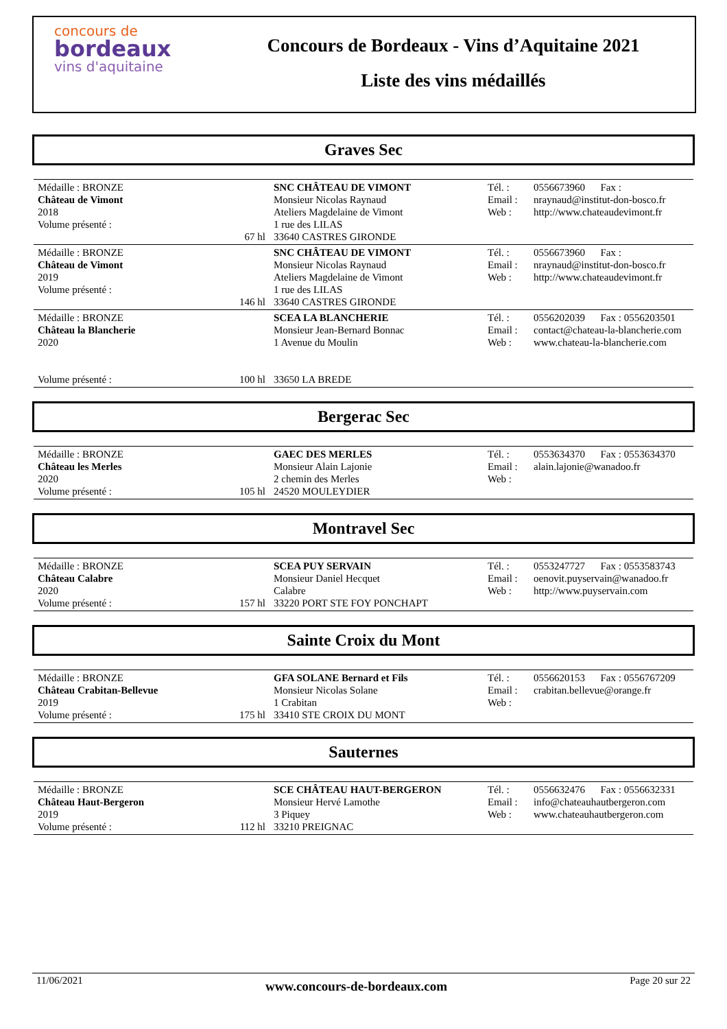concours de
bordeaux
vins d'aquitaine
Concours de Bordeaux - Vins d’Aquitaine 2021
Liste des vins médaillés
Graves Sec
| Médaille : BRONZE Château de Vimont 2018 Volume présenté : | 67 hl | SNC CHÂTEAU DE VIMONT Monsieur Nicolas Raynaud Ateliers Magdelaine de Vimont 1 rue des LILAS 33640 CASTRES GIRONDE | Tél. : Email : Web : | 0556673960 Fax : nraynaud@institut-don-bosco.fr http://www.chateaudevimont.fr |
| Médaille : BRONZE Château de Vimont 2019 Volume présenté : | 146 hl | SNC CHÂTEAU DE VIMONT Monsieur Nicolas Raynaud Ateliers Magdelaine de Vimont 1 rue des LILAS 33640 CASTRES GIRONDE | Tél. : Email : Web : | 0556673960 Fax : nraynaud@institut-don-bosco.fr http://www.chateaudevimont.fr |
| Médaille : BRONZE Château la Blancherie 2020 Volume présenté : | 100 hl | SCEA LA BLANCHERIE Monsieur Jean-Bernard Bonnac 1 Avenue du Moulin 33650 LA BREDE | Tél. : Email : Web : | 0556202039 Fax : 0556203501 contact@chateau-la-blancherie.com www.chateau-la-blancherie.com |
Bergerac Sec
| Médaille : BRONZE Château les Merles 2020 Volume présenté : | 105 hl | GAEC DES MERLES Monsieur Alain Lajonie 2 chemin des Merles 24520 MOULEYDIER | Tél. : Email : Web : | 0553634370 Fax : 0553634370 alain.lajonie@wanadoo.fr |
Montravel Sec
| Médaille : BRONZE Château Calabre 2020 Volume présenté : | 157 hl | SCEA PUY SERVAIN Monsieur Daniel Hecquet Calabre 33220 PORT STE FOY PONCHAPT | Tél. : Email : Web : | 0553247727 Fax : 0553583743 oenovit.puyservain@wanadoo.fr http://www.puyservain.com |
Sainte Croix du Mont
| Médaille : BRONZE Château Crabitan-Bellevue 2019 Volume présenté : | 175 hl | GFA SOLANE Bernard et Fils Monsieur Nicolas Solane 1 Crabitan 33410 STE CROIX DU MONT | Tél. : Email : Web : | 0556620153 Fax : 0556767209 crabitan.bellevue@orange.fr |
Sauternes
| Médaille : BRONZE Château Haut-Bergeron 2019 Volume présenté : | 112 hl | SCE CHÂTEAU HAUT-BERGERON Monsieur Hervé Lamothe 3 Piquey 33210 PREIGNAC | Tél. : Email : Web : | 0556632476 Fax : 0556632331 info@chateauhautbergeron.com www.chateauhautbergeron.com |
11/06/2021 www.concours-de-bordeaux.com Page 20 sur 22